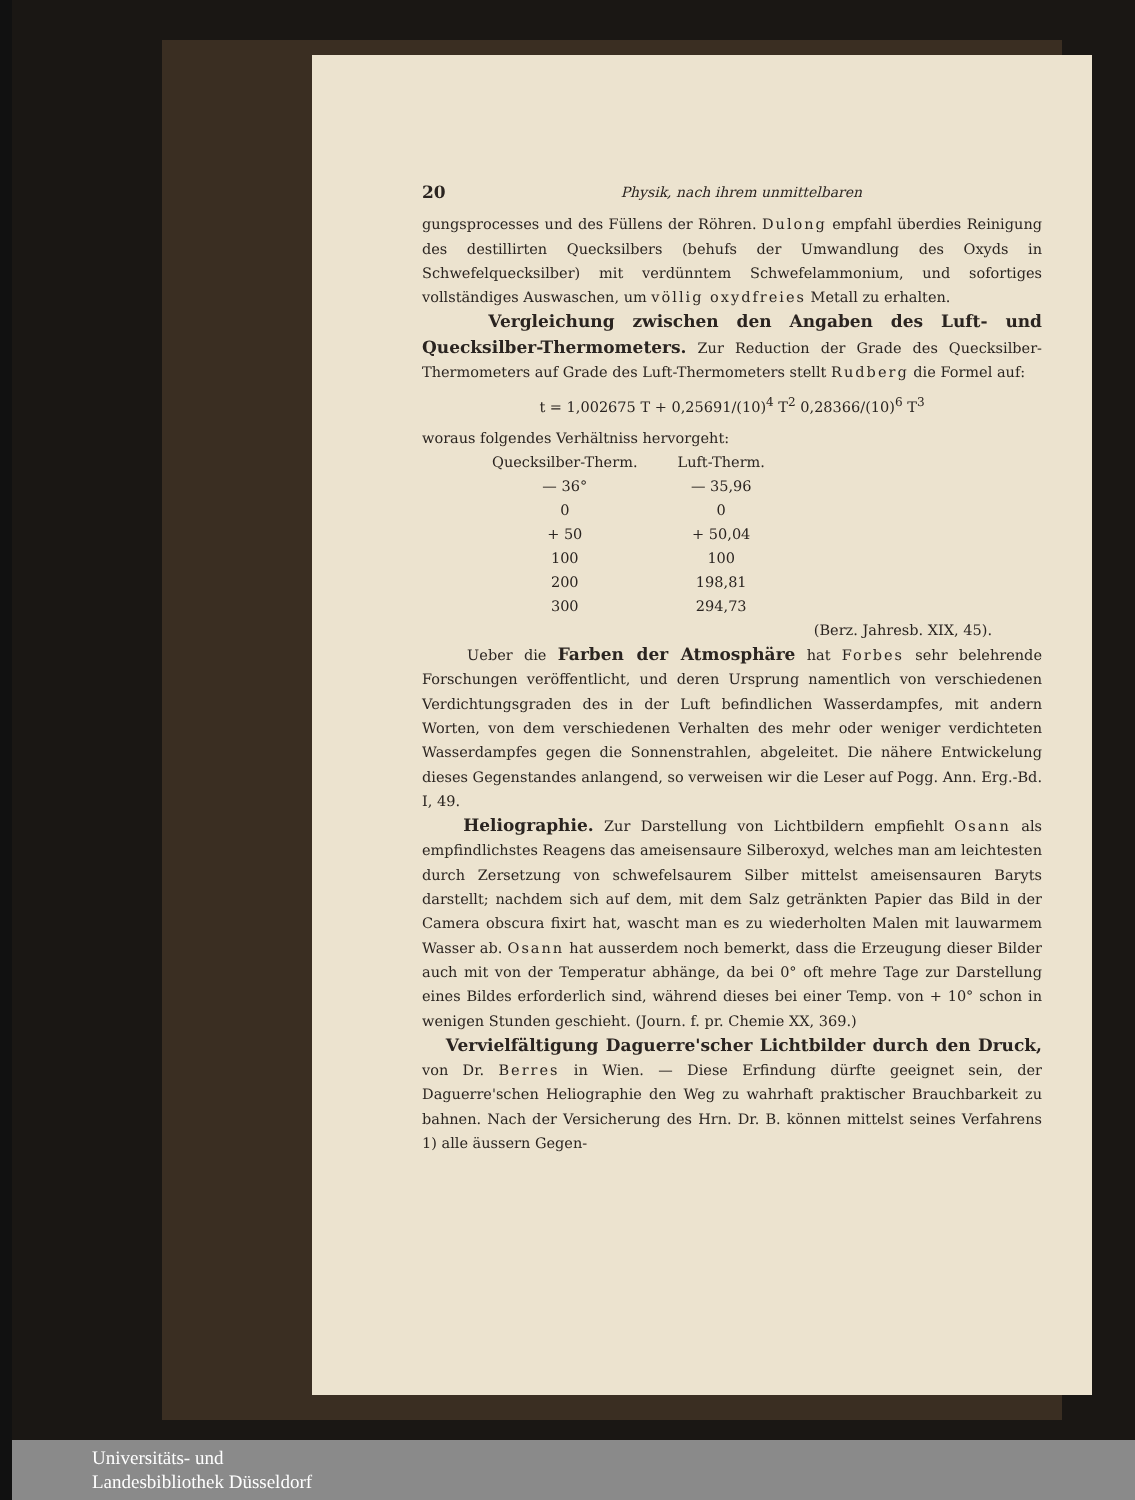20 Physik, nach ihrem unmittelbaren
gungsprocesses und des Füllens der Röhren. Dulong empfahl überdies Reinigung des destillirten Quecksilbers (behufs der Umwandlung des Oxyds in Schwefelquecksilber) mit verdünntem Schwefelammonium, und sofortiges vollständiges Auswaschen, um völlig oxydfreies Metall zu erhalten.
Vergleichung zwischen den Angaben des Luft- und Quecksilber-Thermometers. Zur Reduction der Grade des Quecksilber-Thermometers auf Grade des Luft-Thermometers stellt Rudberg die Formel auf:
t = 1,002675 T + 0,25691/(10)<sup>4</sup> T<sup>2</sup> 0,28366/(10)<sup>6</sup> T<sup>3</sup>
woraus folgendes Verhältniss hervorgeht:
| Quecksilber-Therm. | Luft-Therm. |
| --- | --- |
| — 36° | — 35,96 |
| 0 | 0 |
| + 50 | + 50,04 |
| 100 | 100 |
| 200 | 198,81 |
| 300 | 294,73 |
(Berz. Jahresb. XIX, 45).
Ueber die Farben der Atmosphäre hat Forbes sehr belehrende Forschungen veröffentlicht, und deren Ursprung namentlich von verschiedenen Verdichtungsgraden des in der Luft befindlichen Wasserdampfes, mit andern Worten, von dem verschiedenen Verhalten des mehr oder weniger verdichteten Wasserdampfes gegen die Sonnenstrahlen, abgeleitet. Die nähere Entwickelung dieses Gegenstandes anlangend, so verweisen wir die Leser auf Pogg. Ann. Erg.-Bd. I, 49.
Heliographie. Zur Darstellung von Lichtbildern empfiehlt Osann als empfindlichstes Reagens das ameisensaure Silberoxyd, welches man am leichtesten durch Zersetzung von schwefelsaurem Silber mittelst ameisensauren Baryts darstellt; nachdem sich auf dem, mit dem Salz getränkten Papier das Bild in der Camera obscura fixirt hat, wascht man es zu wiederholten Malen mit lauwarmem Wasser ab. Osann hat ausserdem noch bemerkt, dass die Erzeugung dieser Bilder auch mit von der Temperatur abhänge, da bei 0° oft mehre Tage zur Darstellung eines Bildes erforderlich sind, während dieses bei einer Temp. von + 10° schon in wenigen Stunden geschieht. (Journ. f. pr. Chemie XX, 369.)
Vervielfältigung Daguerre'scher Lichtbilder durch den Druck, von Dr. Berres in Wien. — Diese Erfindung dürfte geeignet sein, der Daguerre'schen Heliographie den Weg zu wahrhaft praktischer Brauchbarkeit zu bahnen. Nach der Versicherung des Hrn. Dr. B. können mittelst seines Verfahrens 1) alle äussern Gegen-
Universitäts- und
Landesbibliothek Düsseldorf